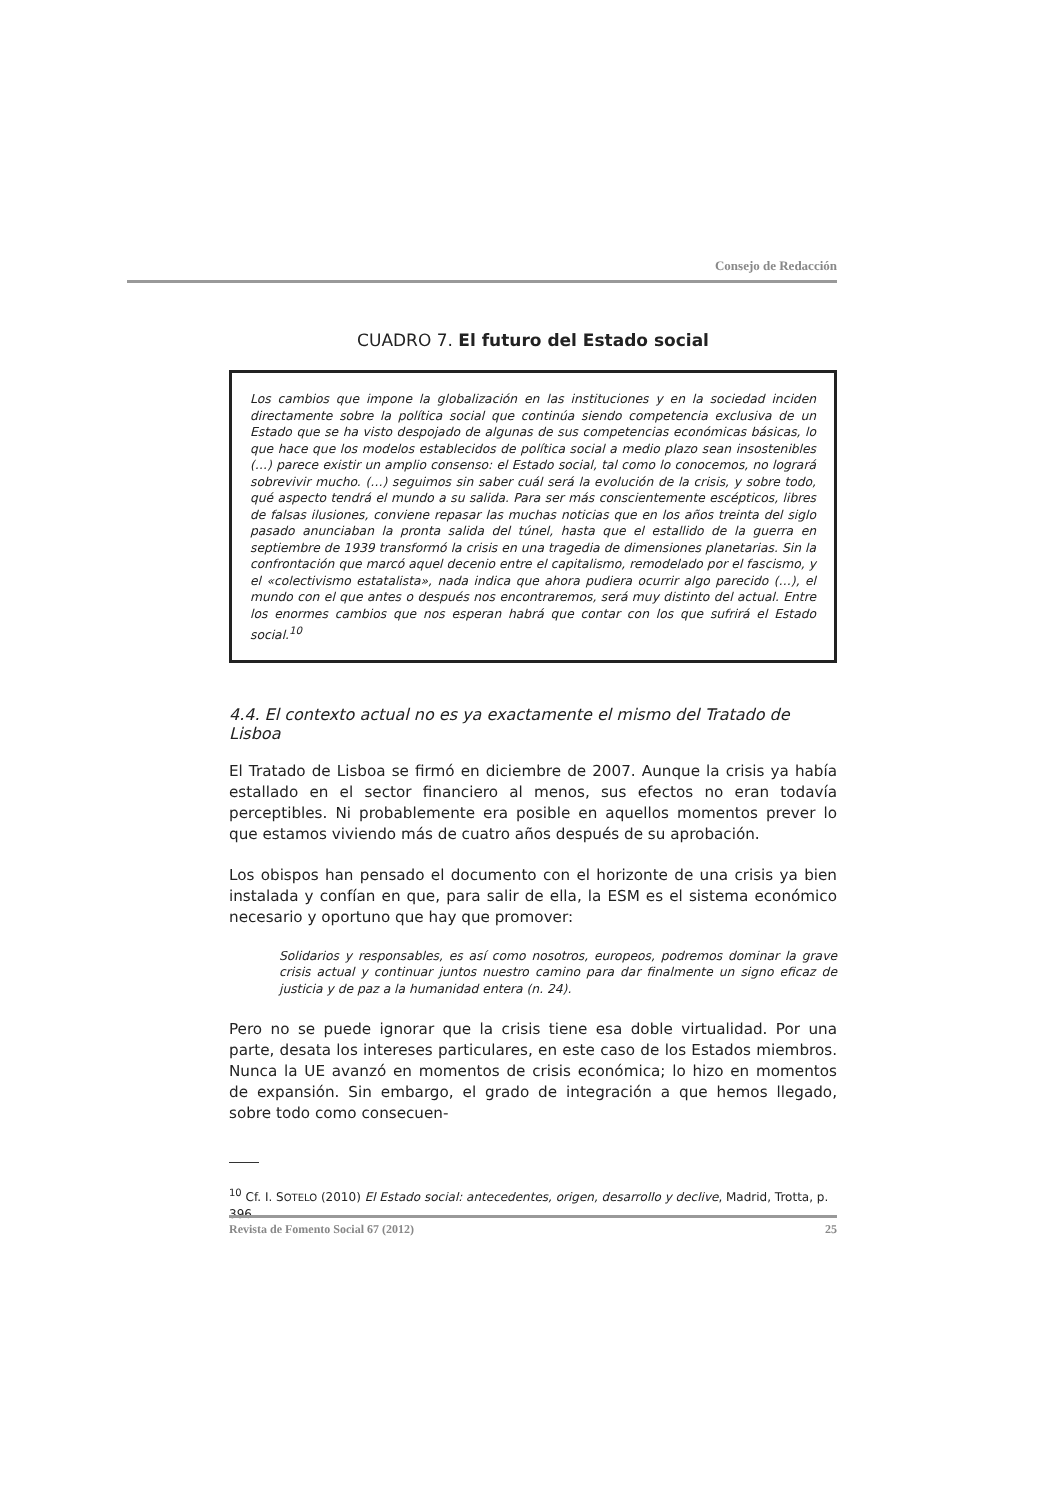Consejo de Redacción
CUADRO 7. El futuro del Estado social
Los cambios que impone la globalización en las instituciones y en la sociedad inciden directamente sobre la política social que continúa siendo competencia exclusiva de un Estado que se ha visto despojado de algunas de sus competencias económicas básicas, lo que hace que los modelos establecidos de política social a medio plazo sean insostenibles (…) parece existir un amplio consenso: el Estado social, tal como lo conocemos, no logrará sobrevivir mucho. (…) seguimos sin saber cuál será la evolución de la crisis, y sobre todo, qué aspecto tendrá el mundo a su salida. Para ser más conscientemente escépticos, libres de falsas ilusiones, conviene repasar las muchas noticias que en los años treinta del siglo pasado anunciaban la pronta salida del túnel, hasta que el estallido de la guerra en septiembre de 1939 transformó la crisis en una tragedia de dimensiones planetarias. Sin la confrontación que marcó aquel decenio entre el capitalismo, remodelado por el fascismo, y el «colectivismo estatalista», nada indica que ahora pudiera ocurrir algo parecido (…), el mundo con el que antes o después nos encontraremos, será muy distinto del actual. Entre los enormes cambios que nos esperan habrá que contar con los que sufrirá el Estado social.<sup>10</sup>
4.4. El contexto actual no es ya exactamente el mismo del Tratado de Lisboa
El Tratado de Lisboa se firmó en diciembre de 2007. Aunque la crisis ya había estallado en el sector financiero al menos, sus efectos no eran todavía perceptibles. Ni probablemente era posible en aquellos momentos prever lo que estamos viviendo más de cuatro años después de su aprobación.
Los obispos han pensado el documento con el horizonte de una crisis ya bien instalada y confían en que, para salir de ella, la ESM es el sistema económico necesario y oportuno que hay que promover:
Solidarios y responsables, es así como nosotros, europeos, podremos dominar la grave crisis actual y continuar juntos nuestro camino para dar finalmente un signo eficaz de justicia y de paz a la humanidad entera (n. 24).
Pero no se puede ignorar que la crisis tiene esa doble virtualidad. Por una parte, desata los intereses particulares, en este caso de los Estados miembros. Nunca la UE avanzó en momentos de crisis económica; lo hizo en momentos de expansión. Sin embargo, el grado de integración a que hemos llegado, sobre todo como consecuen-
<sup>10</sup> Cf. I. SOTELO (2010) El Estado social: antecedentes, origen, desarrollo y declive, Madrid, Trotta, p. 396.
Revista de Fomento Social 67 (2012) 25